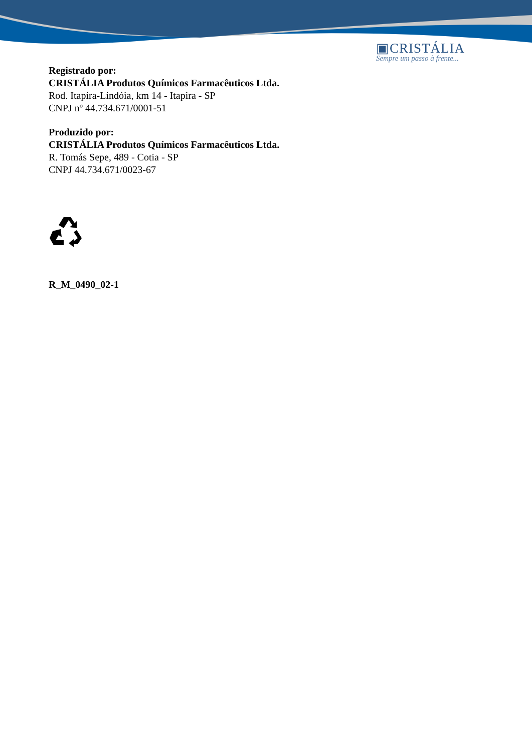▣CRISTÁLIA
Sempre um passo à frente...
Registrado por:
CRISTÁLIA Produtos Químicos Farmacêuticos Ltda.
Rod. Itapira-Lindóia, km 14 - Itapira - SP
CNPJ nº 44.734.671/0001-51
Produzido por:
CRISTÁLIA Produtos Químicos Farmacêuticos Ltda.
R. Tomás Sepe, 489 - Cotia - SP
CNPJ 44.734.671/0023-67
R_M_0490_02-1